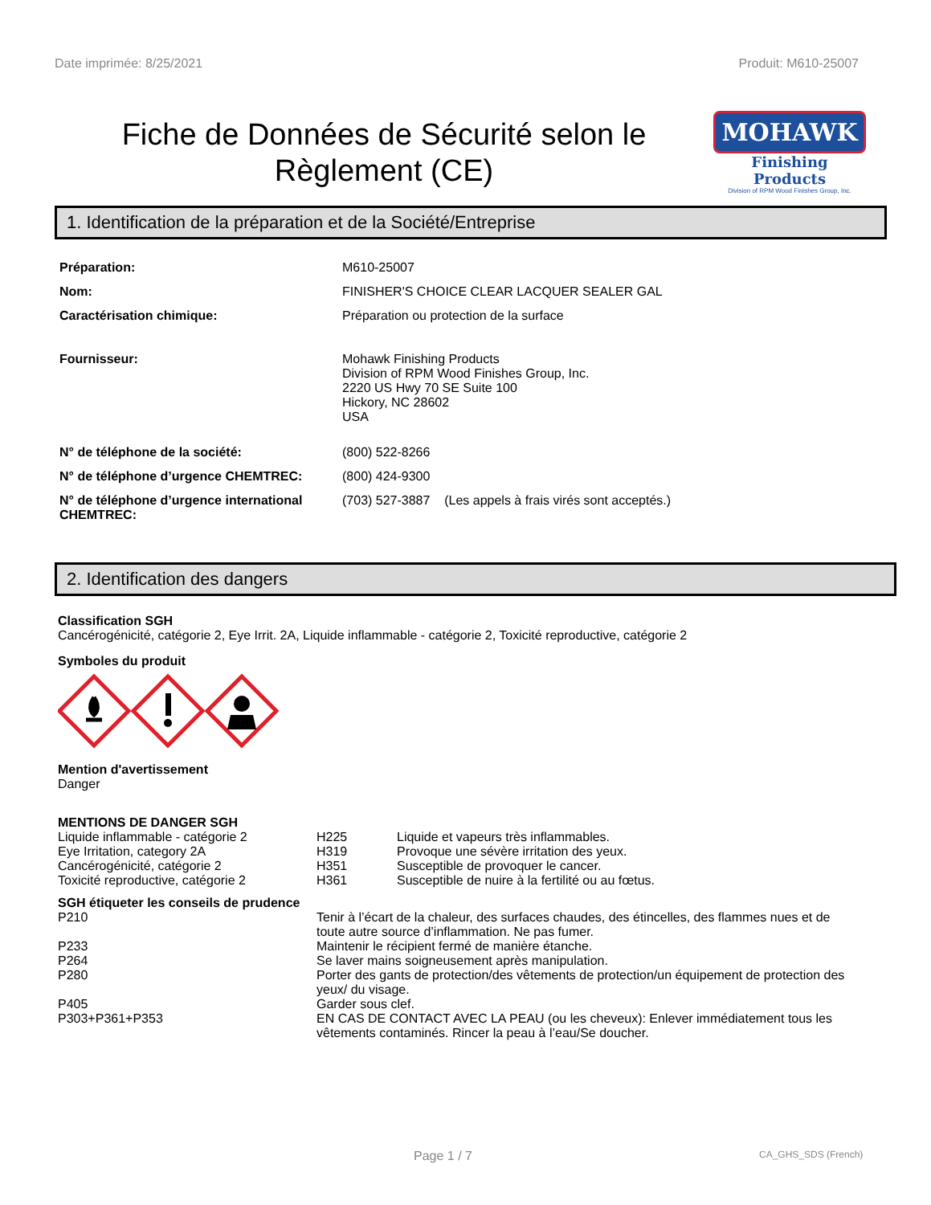Date imprimée: 8/25/2021 Produit: M610-25007
Fiche de Données de Sécurité selon le Règlement (CE)
MOHAWK
Finishing Products
Division of RPM Wood Finishes Group, Inc.
1. Identification de la préparation et de la Société/Entreprise
| Préparation: | M610-25007 |
| Nom: | FINISHER'S CHOICE CLEAR LACQUER SEALER GAL |
| Caractérisation chimique: | Préparation ou protection de la surface |
| Fournisseur: | Mohawk Finishing Products Division of RPM Wood Finishes Group, Inc. 2220 US Hwy 70 SE Suite 100 Hickory, NC 28602 USA |
| N° de téléphone de la société: | (800) 522-8266 |
| N° de téléphone d’urgence CHEMTREC: | (800) 424-9300 |
| N° de téléphone d’urgence international CHEMTREC: | (703) 527-3887 (Les appels à frais virés sont acceptés.) |
2. Identification des dangers
Classification SGH
Cancérogénicité, catégorie 2, Eye Irrit. 2A, Liquide inflammable - catégorie 2, Toxicité reproductive, catégorie 2
Symboles du produit
Mention d'avertissement
Danger
MENTIONS DE DANGER SGH
| Liquide inflammable - catégorie 2 | H225 | Liquide et vapeurs très inflammables. |
| Eye Irritation, category 2A | H319 | Provoque une sévère irritation des yeux. |
| Cancérogénicité, catégorie 2 | H351 | Susceptible de provoquer le cancer. |
| Toxicité reproductive, catégorie 2 | H361 | Susceptible de nuire à la fertilité ou au fœtus. |
SGH étiqueter les conseils de prudence
| P210 | Tenir à l’écart de la chaleur, des surfaces chaudes, des étincelles, des flammes nues et de toute autre source d’inflammation. Ne pas fumer. |
| P233 | Maintenir le récipient fermé de manière étanche. |
| P264 | Se laver mains soigneusement après manipulation. |
| P280 | Porter des gants de protection/des vêtements de protection/un équipement de protection des yeux/ du visage. |
| P405 | Garder sous clef. |
| P303+P361+P353 | EN CAS DE CONTACT AVEC LA PEAU (ou les cheveux): Enlever immédiatement tous les vêtements contaminés. Rincer la peau à l’eau/Se doucher. |
Page 1 / 7 CA_GHS_SDS (French)